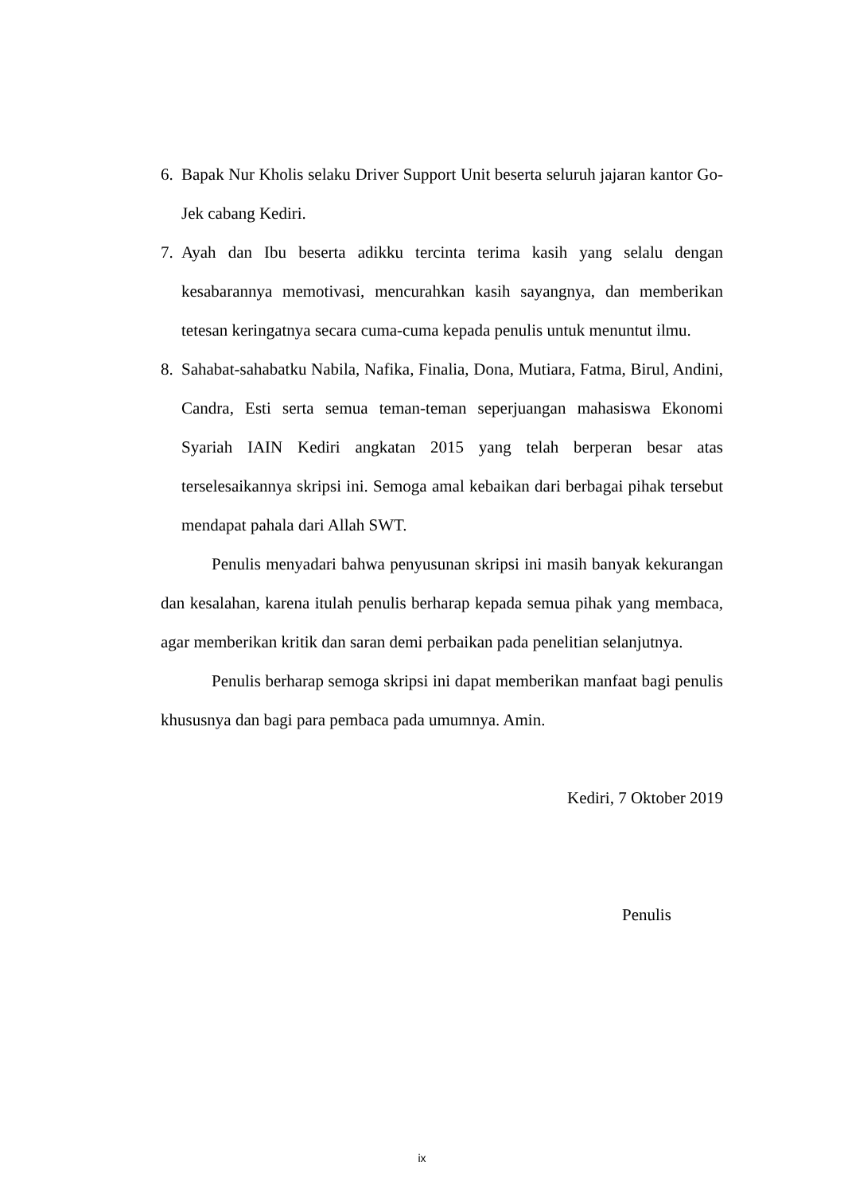6. Bapak Nur Kholis selaku Driver Support Unit beserta seluruh jajaran kantor Go-Jek cabang Kediri.
7. Ayah dan Ibu beserta adikku tercinta terima kasih yang selalu dengan kesabarannya memotivasi, mencurahkan kasih sayangnya, dan memberikan tetesan keringatnya secara cuma-cuma kepada penulis untuk menuntut ilmu.
8. Sahabat-sahabatku Nabila, Nafika, Finalia, Dona, Mutiara, Fatma, Birul, Andini, Candra, Esti serta semua teman-teman seperjuangan mahasiswa Ekonomi Syariah IAIN Kediri angkatan 2015 yang telah berperan besar atas terselesaikannya skripsi ini. Semoga amal kebaikan dari berbagai pihak tersebut mendapat pahala dari Allah SWT.
Penulis menyadari bahwa penyusunan skripsi ini masih banyak kekurangan dan kesalahan, karena itulah penulis berharap kepada semua pihak yang membaca, agar memberikan kritik dan saran demi perbaikan pada penelitian selanjutnya.
Penulis berharap semoga skripsi ini dapat memberikan manfaat bagi penulis khususnya dan bagi para pembaca pada umumnya. Amin.
Kediri, 7 Oktober 2019
Penulis
ix